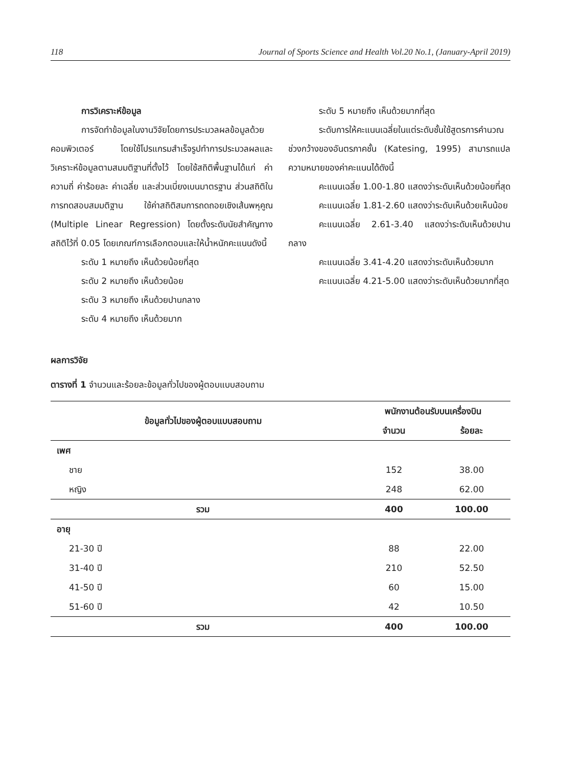118 Journal of Sports Science and Health Vol.20 No.1, (January-April 2019)
การวิเคราะห์ข้อมูล
การจัดทำข้อมูลในงานวิจัยโดยการประมวลผลข้อมูลด้วยคอมพิวเตอร์ โดยใช้โปรแกรมสำเร็จรูปทำการประมวลผลและวิเคราะห์ข้อมูลตามสมมติฐานที่ตั้งไว้ โดยใช้สถิติพื้นฐานได้แก่ ค่าความถี่ ค่าร้อยละ ค่าเฉลี่ย และส่วนเบี่ยงเบนมาตรฐาน ส่วนสถิติในการทดสอบสมมติฐาน ใช้ค่าสถิติสมการถดถอยเชิงเส้นพหุคูณ (Multiple Linear Regression) โดยตั้งระดับนัยสำคัญทางสถิติไว้ที่ 0.05 โดยเกณฑ์การเลือกตอบและให้น้ำหนักคะแนนดังนี้
ระดับ 1 หมายถึง เห็นด้วยน้อยที่สุด
ระดับ 2 หมายถึง เห็นด้วยน้อย
ระดับ 3 หมายถึง เห็นด้วยปานกลาง
ระดับ 4 หมายถึง เห็นด้วยมาก
ระดับ 5 หมายถึง เห็นด้วยมากที่สุด
ระดับการให้คะแนนเฉลี่ยในแต่ระดับชั้นใช้สูตรการคำนวณช่วงกว้างของอันตรภาคชั้น (Katesing, 1995) สามารถแปลความหมายของค่าคะแนนได้ดังนี้
คะแนนเฉลี่ย 1.00-1.80 แสดงว่าระดับเห็นด้วยน้อยที่สุด
คะแนนเฉลี่ย 1.81-2.60 แสดงว่าระดับเห็นด้วยเห็นน้อย
คะแนนเฉลี่ย 2.61-3.40 แสดงว่าระดับเห็นด้วยปานกลาง
คะแนนเฉลี่ย 3.41-4.20 แสดงว่าระดับเห็นด้วยมาก
คะแนนเฉลี่ย 4.21-5.00 แสดงว่าระดับเห็นด้วยมากที่สุด
ผลการวิจัย
ตารางที่ 1 จำนวนและร้อยละข้อมูลทั่วไปของผู้ตอบแบบสอบถาม
| ข้อมูลทั่วไปของผู้ตอบแบบสอบถาม | พนักงานต้อนรับบนเครื่องบิน | |
| --- | --- | --- |
| | จำนวน | ร้อยละ |
| เพศ | | |
| ชาย | 152 | 38.00 |
| หญิง | 248 | 62.00 |
| รวม | 400 | 100.00 |
| อายุ | | |
| 21-30 ปี | 88 | 22.00 |
| 31-40 ปี | 210 | 52.50 |
| 41-50 ปี | 60 | 15.00 |
| 51-60 ปี | 42 | 10.50 |
| รวม | 400 | 100.00 |